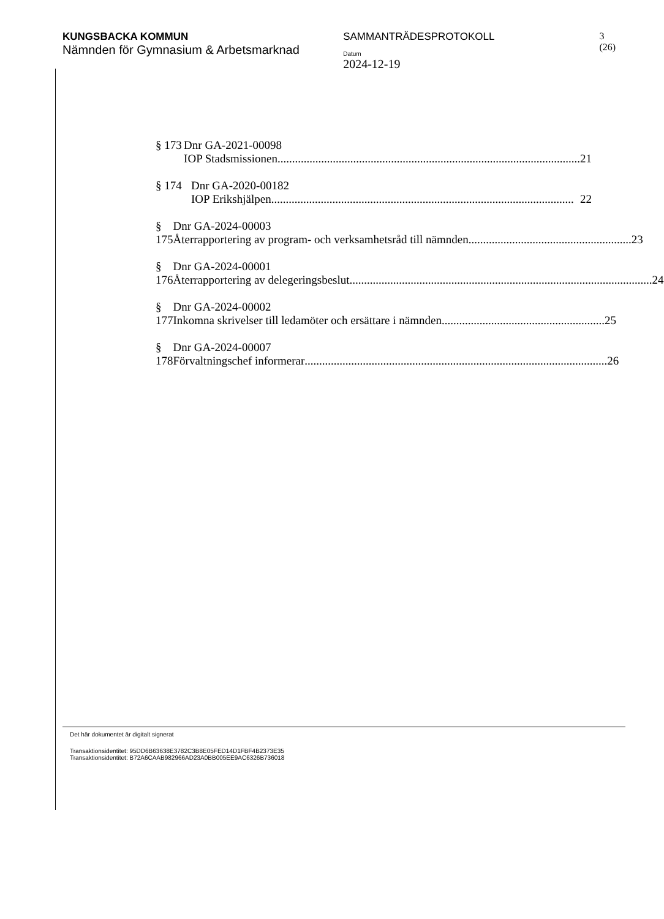KUNGSBACKA KOMMUN
Nämnden för Gymnasium & Arbetsmarknad
SAMMANTRÄDESPROTOKOLL
Datum
2024-12-19
3 (26)
§ 173 Dnr GA-2021-00098
IOP Stadsmissionen........................................................................................................ 21
§ 174 Dnr GA-2020-00182
IOP Erikshjälpen........................................................................................................ 22
§ 175 Dnr GA-2024-00003
Återrapportering av program- och verksamhetsråd till nämnden........................................................ 23
§ 176 Dnr GA-2024-00001
Återrapportering av delegeringsbeslut........................................................................................................ 24
§ 177 Dnr GA-2024-00002
Inkomna skrivelser till ledamöter och ersättare i nämnden........................................................ 25
§ 178 Dnr GA-2024-00007
Förvaltningschef informerar........................................................................................................ 26
Det här dokumentet är digitalt signerat
Transaktionsidentitet: 95DD6B63638E3782C3B8E05FED14D1FBF4B2373E35
Transaktionsidentitet: B72A6CAAB982966AD23A0BB005EE9AC6326B736018